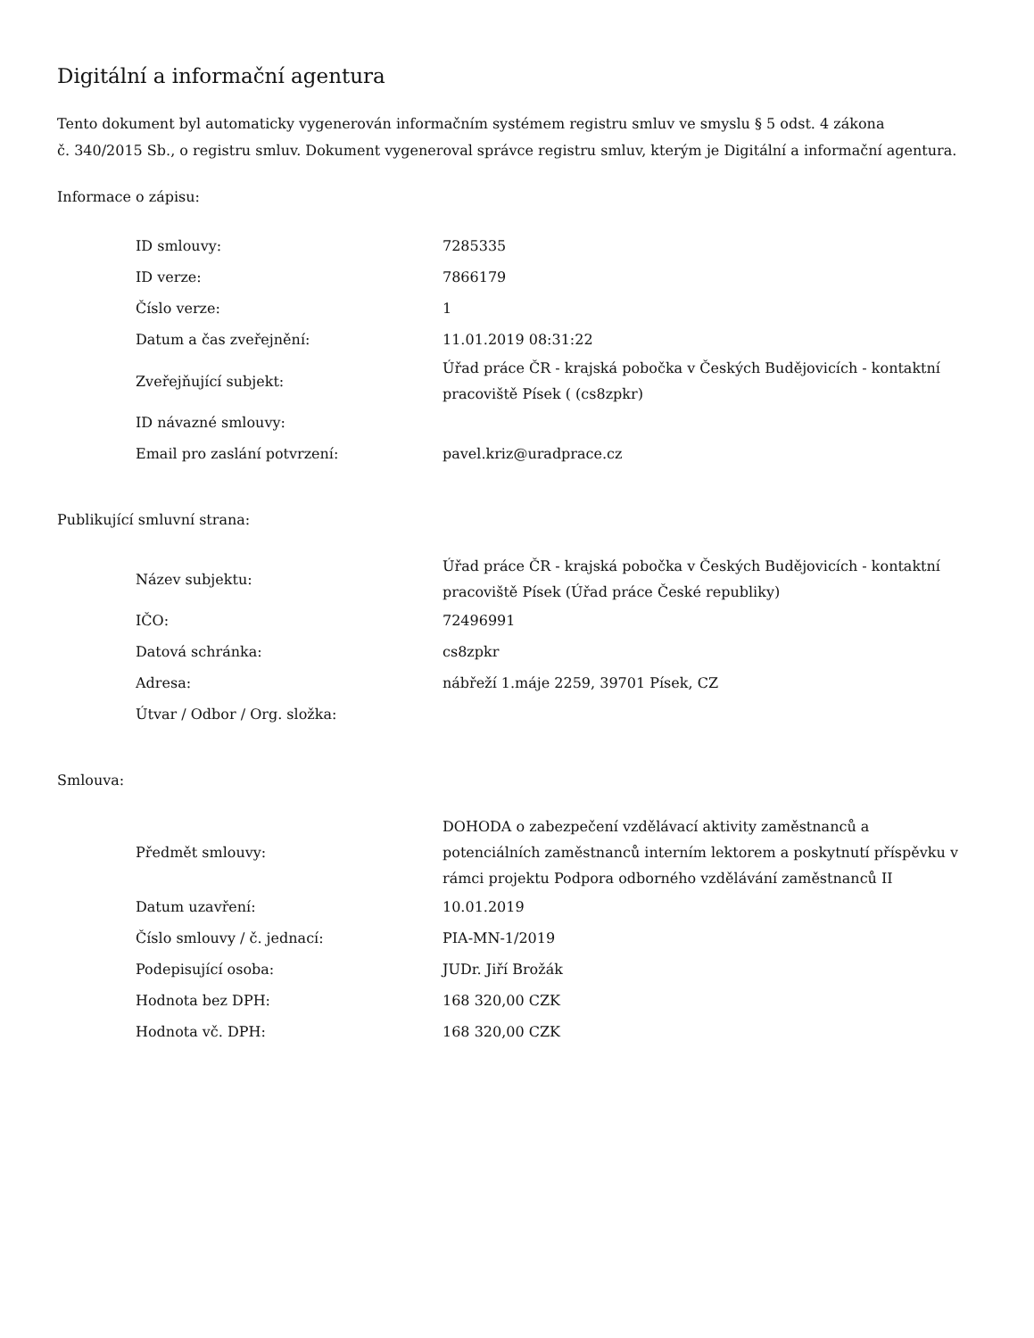Digitální a informační agentura
Tento dokument byl automaticky vygenerován informačním systémem registru smluv ve smyslu § 5 odst. 4 zákona
č. 340/2015 Sb., o registru smluv. Dokument vygeneroval správce registru smluv, kterým je Digitální a informační agentura.
Informace o zápisu:
| ID smlouvy: | 7285335 |
| ID verze: | 7866179 |
| Číslo verze: | 1 |
| Datum a čas zveřejnění: | 11.01.2019 08:31:22 |
| Zveřejňující subjekt: | Úřad práce ČR - krajská pobočka v Českých Budějovicích - kontaktní pracoviště Písek ( (cs8zpkr) |
| ID návazné smlouvy: | |
| Email pro zaslání potvrzení: | pavel.kriz@uradprace.cz |
Publikující smluvní strana:
| Název subjektu: | Úřad práce ČR - krajská pobočka v Českých Budějovicích - kontaktní pracoviště Písek (Úřad práce České republiky) |
| IČO: | 72496991 |
| Datová schránka: | cs8zpkr |
| Adresa: | nábřeží 1.máje 2259, 39701 Písek, CZ |
| Útvar / Odbor / Org. složka: | |
Smlouva:
| Předmět smlouvy: | DOHODA o zabezpečení vzdělávací aktivity zaměstnanců a potenciálních zaměstnanců interním lektorem a poskytnutí příspěvku v rámci projektu Podpora odborného vzdělávání zaměstnanců II |
| Datum uzavření: | 10.01.2019 |
| Číslo smlouvy / č. jednací: | PIA-MN-1/2019 |
| Podepisující osoba: | JUDr. Jiří Brožák |
| Hodnota bez DPH: | 168 320,00 CZK |
| Hodnota vč. DPH: | 168 320,00 CZK |